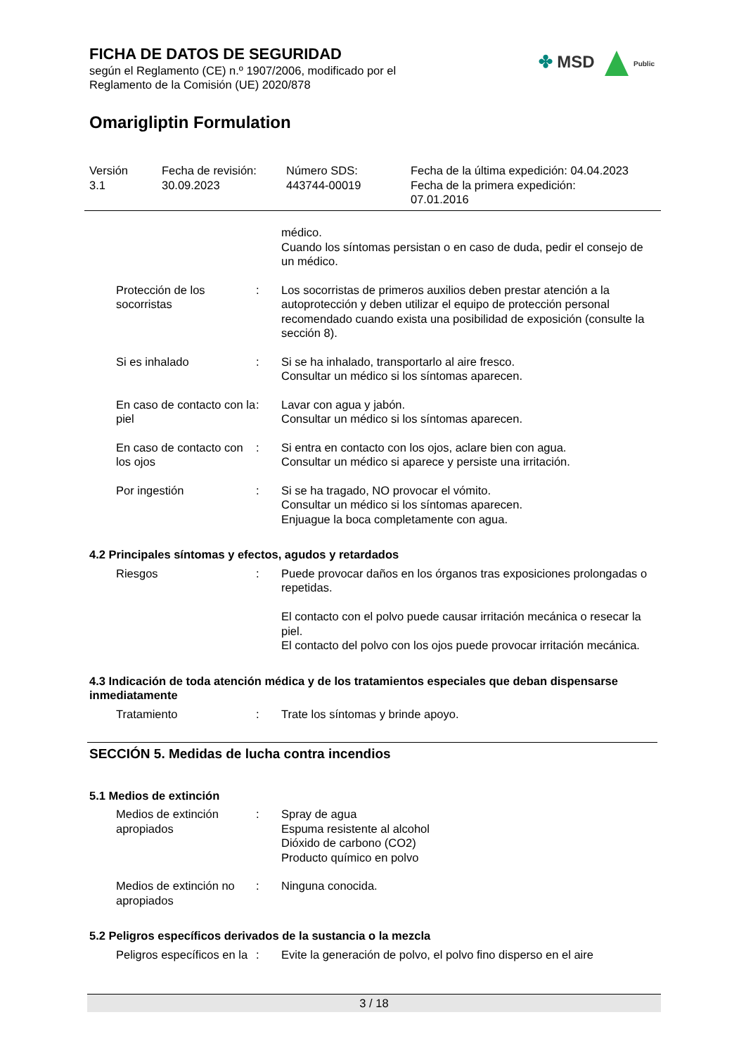FICHA DE DATOS DE SEGURIDAD
según el Reglamento (CE) n.º 1907/2006, modificado por el
Reglamento de la Comisión (UE) 2020/878
Omarigliptin Formulation
✤ MSD Public
Versión
3.1
Fecha de revisión:
30.09.2023
Número SDS:
443744-00019
Fecha de la última expedición: 04.04.2023
Fecha de la primera expedición:
07.01.2016
médico.
Cuando los síntomas persistan o en caso de duda, pedir el consejo de un médico.
Protección de los socorristas
: Los socorristas de primeros auxilios deben prestar atención a la autoprotección y deben utilizar el equipo de protección personal recomendado cuando exista una posibilidad de exposición (consulte la sección 8).
Si es inhalado : Si se ha inhalado, transportarlo al aire fresco.
Consultar un médico si los síntomas aparecen.
En caso de contacto con la piel
: Lavar con agua y jabón.
Consultar un médico si los síntomas aparecen.
En caso de contacto con los ojos
: Si entra en contacto con los ojos, aclare bien con agua.
Consultar un médico si aparece y persiste una irritación.
Por ingestión : Si se ha tragado, NO provocar el vómito.
Consultar un médico si los síntomas aparecen.
Enjuague la boca completamente con agua.
4.2 Principales síntomas y efectos, agudos y retardados
Riesgos : Puede provocar daños en los órganos tras exposiciones prolongadas o repetidas.
El contacto con el polvo puede causar irritación mecánica o resecar la piel.
El contacto del polvo con los ojos puede provocar irritación mecánica.
4.3 Indicación de toda atención médica y de los tratamientos especiales que deban dispensarse inmediatamente
Tratamiento : Trate los síntomas y brinde apoyo.
SECCIÓN 5. Medidas de lucha contra incendios
5.1 Medios de extinción
Medios de extinción apropiados
: Spray de agua
Espuma resistente al alcohol
Dióxido de carbono (CO2)
Producto químico en polvo
Medios de extinción no apropiados
: Ninguna conocida.
5.2 Peligros específicos derivados de la sustancia o la mezcla
Peligros específicos en la
: Evite la generación de polvo, el polvo fino disperso en el aire
3 / 18